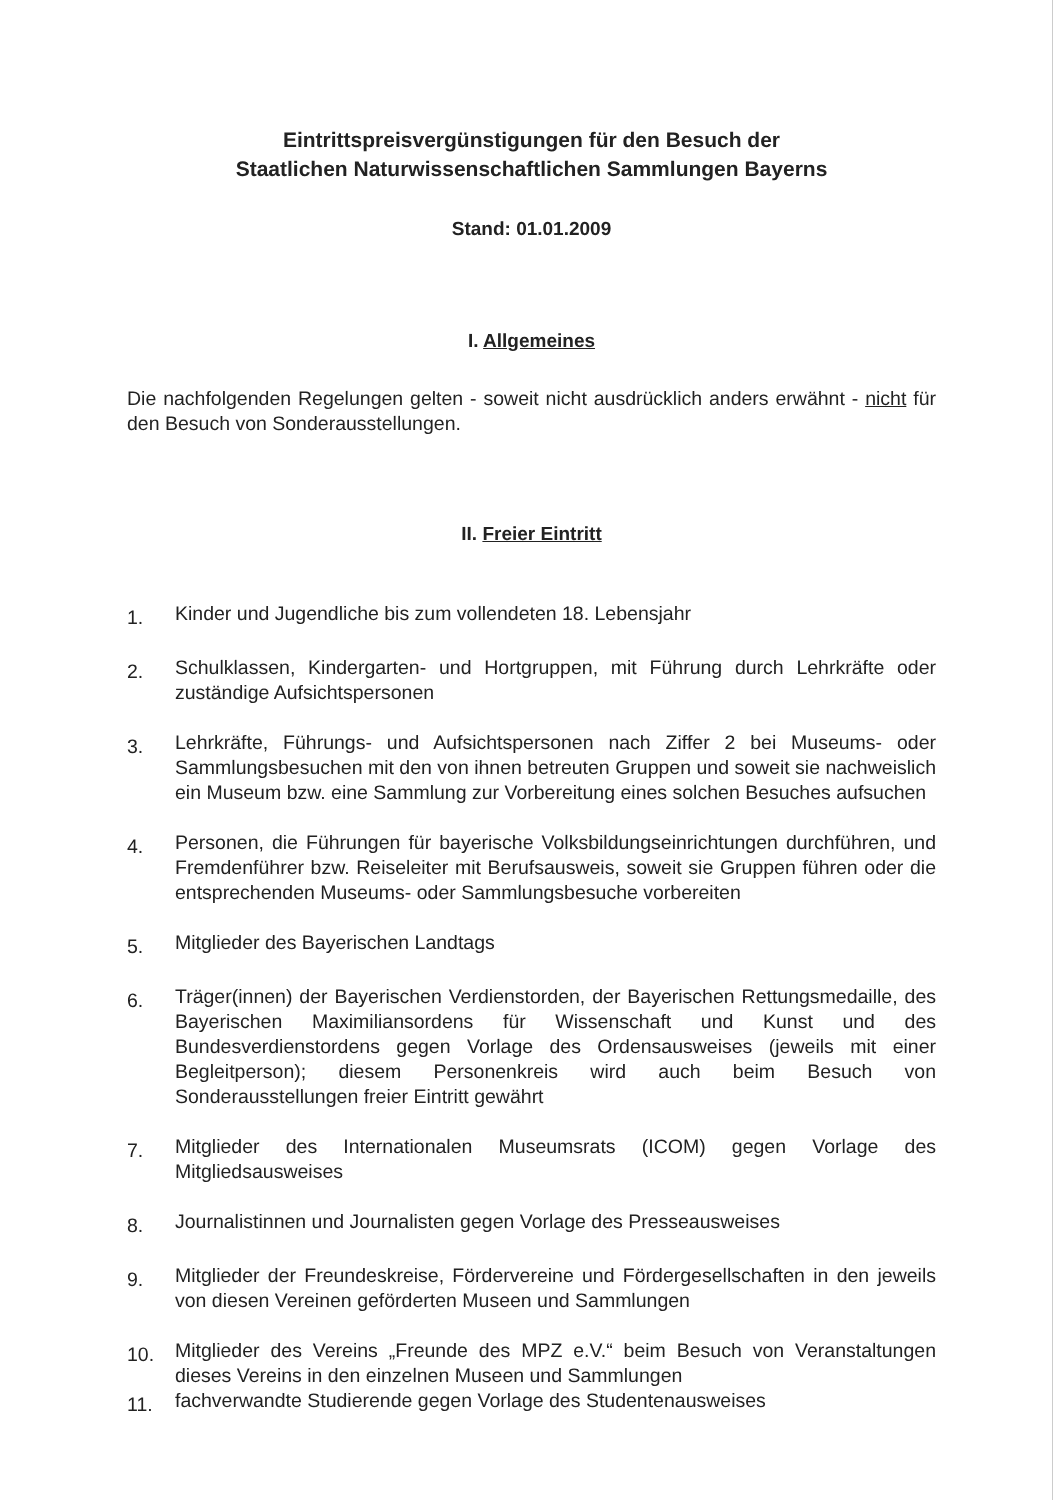Eintrittspreisvergünstigungen für den Besuch der
Staatlichen Naturwissenschaftlichen Sammlungen Bayerns
Stand: 01.01.2009
I. Allgemeines
Die nachfolgenden Regelungen gelten - soweit nicht ausdrücklich anders erwähnt - nicht für den Besuch von Sonderausstellungen.
II. Freier Eintritt
1.
Kinder und Jugendliche bis zum vollendeten 18. Lebensjahr
2.
Schulklassen, Kindergarten- und Hortgruppen, mit Führung durch Lehrkräfte oder zuständige Aufsichtspersonen
3.
Lehrkräfte, Führungs- und Aufsichtspersonen nach Ziffer 2 bei Museums- oder Sammlungsbesuchen mit den von ihnen betreuten Gruppen und soweit sie nachweislich ein Museum bzw. eine Sammlung zur Vorbereitung eines solchen Besuches aufsuchen
4.
Personen, die Führungen für bayerische Volksbildungseinrichtungen durchführen, und Fremdenführer bzw. Reiseleiter mit Berufsausweis, soweit sie Gruppen führen oder die entsprechenden Museums- oder Sammlungsbesuche vorbereiten
5.
Mitglieder des Bayerischen Landtags
6.
Träger(innen) der Bayerischen Verdienstorden, der Bayerischen Rettungsmedaille, des Bayerischen Maximiliansordens für Wissenschaft und Kunst und des Bundesverdienstordens gegen Vorlage des Ordensausweises (jeweils mit einer Begleitperson); diesem Personenkreis wird auch beim Besuch von Sonderausstellungen freier Eintritt gewährt
7.
Mitglieder des Internationalen Museumsrats (ICOM) gegen Vorlage des Mitgliedsausweises
8.
Journalistinnen und Journalisten gegen Vorlage des Presseausweises
9.
Mitglieder der Freundeskreise, Fördervereine und Fördergesellschaften in den jeweils von diesen Vereinen geförderten Museen und Sammlungen
10.
Mitglieder des Vereins „Freunde des MPZ e.V.“ beim Besuch von Veranstaltungen dieses Vereins in den einzelnen Museen und Sammlungen
11.
fachverwandte Studierende gegen Vorlage des Studentenausweises